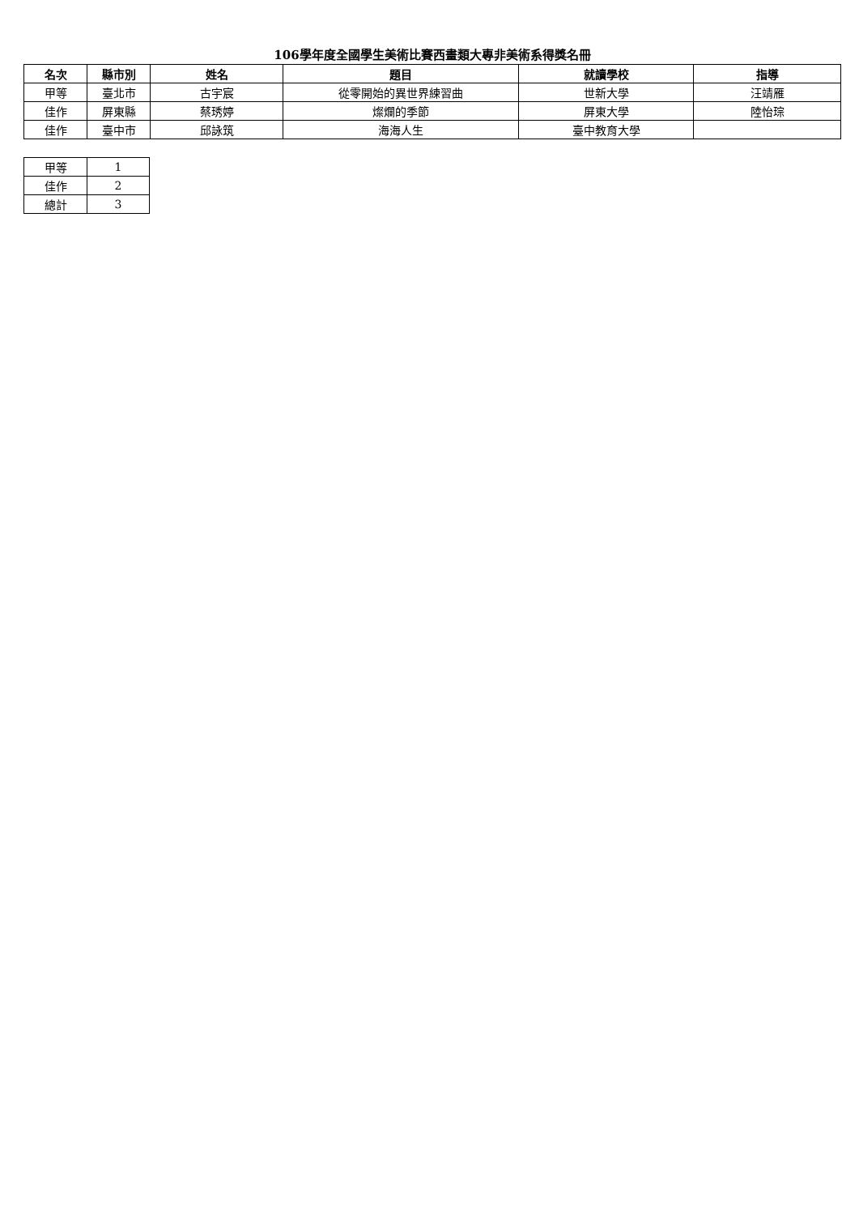106學年度全國學生美術比賽西畫類大專非美術系得獎名冊
| 名次 | 縣市別 | 姓名 | 題目 | 就讀學校 | 指導 |
| --- | --- | --- | --- | --- | --- |
| 甲等 | 臺北市 | 古宇宸 | 從零開始的異世界練習曲 | 世新大學 | 汪靖雁 |
| 佳作 | 屏東縣 | 蔡琇婷 | 燦爛的季節 | 屏東大學 | 陸怡琮 |
| 佳作 | 臺中市 | 邱詠筑 | 海海人生 | 臺中教育大學 | |
| 甲等 | 1 |
| 佳作 | 2 |
| 總計 | 3 |